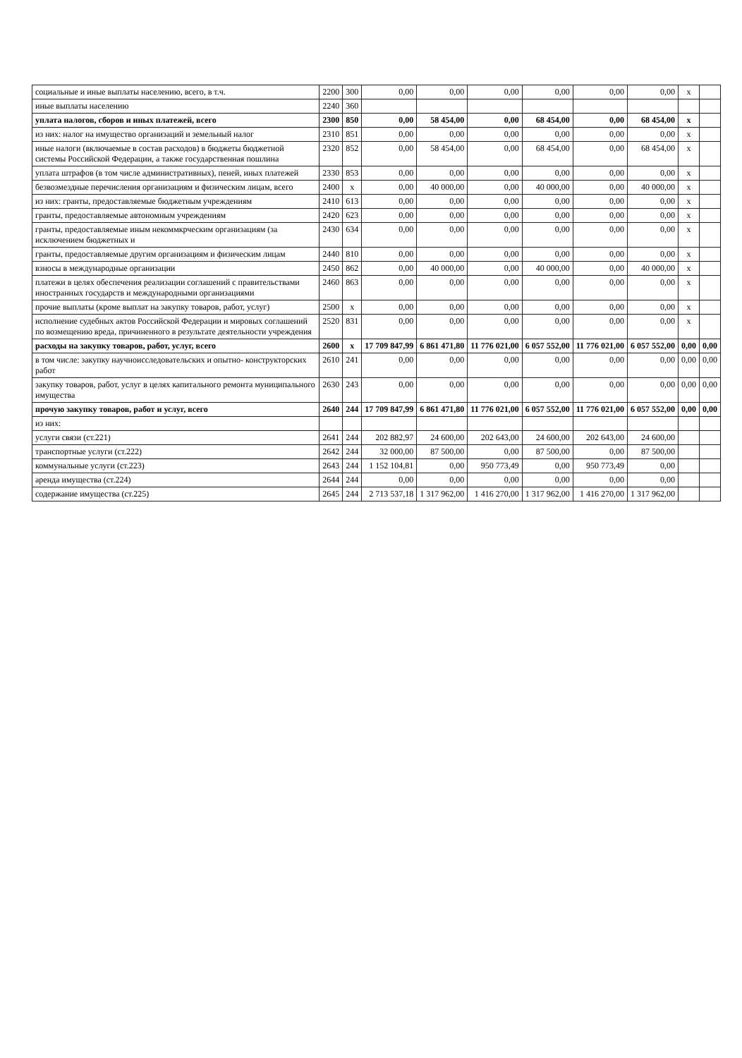| социальные и иные выплаты населению, всего, в т.ч. | 2200 | 300 | 0,00 | 0,00 | 0,00 | 0,00 | 0,00 | 0,00 | x | |
| иные выплаты населению | 2240 | 360 | | | | | | | | |
| уплата налогов, сборов и иных платежей, всего | 2300 | 850 | 0,00 | 58 454,00 | 0,00 | 68 454,00 | 0,00 | 68 454,00 | x | |
| из них: налог на имущество организаций и земельный налог | 2310 | 851 | 0,00 | 0,00 | 0,00 | 0,00 | 0,00 | 0,00 | x | |
| иные налоги (включаемые в состав расходов) в бюджеты бюджетной системы Российской Федерации, а также государственная пошлина | 2320 | 852 | 0,00 | 58 454,00 | 0,00 | 68 454,00 | 0,00 | 68 454,00 | x | |
| уплата штрафов (в том числе административных), пеней, иных платежей | 2330 | 853 | 0,00 | 0,00 | 0,00 | 0,00 | 0,00 | 0,00 | x | |
| безвозмездные перечисления организациям и физическим лицам, всего | 2400 | x | 0,00 | 40 000,00 | 0,00 | 40 000,00 | 0,00 | 40 000,00 | x | |
| из них: гранты, предоставляемые бюджетным учреждениям | 2410 | 613 | 0,00 | 0,00 | 0,00 | 0,00 | 0,00 | 0,00 | x | |
| гранты, предоставляемые автономным учреждениям | 2420 | 623 | 0,00 | 0,00 | 0,00 | 0,00 | 0,00 | 0,00 | x | |
| гранты, предоставляемые иным некоммкрческим организациям (за исключением бюджетных и | 2430 | 634 | 0,00 | 0,00 | 0,00 | 0,00 | 0,00 | 0,00 | x | |
| гранты, предоставляемые другим организациям и физическим лицам | 2440 | 810 | 0,00 | 0,00 | 0,00 | 0,00 | 0,00 | 0,00 | x | |
| взносы в международные организации | 2450 | 862 | 0,00 | 40 000,00 | 0,00 | 40 000,00 | 0,00 | 40 000,00 | x | |
| платежи в целях обеспечения реализации соглашений с правительствами иностранных государств и международными организациями | 2460 | 863 | 0,00 | 0,00 | 0,00 | 0,00 | 0,00 | 0,00 | x | |
| прочие выплаты (кроме выплат на закупку товаров, работ, услуг) | 2500 | x | 0,00 | 0,00 | 0,00 | 0,00 | 0,00 | 0,00 | x | |
| исполнение судебных актов Российской Федерации и мировых соглашений по возмещению вреда, причиненного в результате деятельности учреждения | 2520 | 831 | 0,00 | 0,00 | 0,00 | 0,00 | 0,00 | 0,00 | x | |
| расходы на закупку товаров, работ, услуг, всего | 2600 | x | 17 709 847,99 | 6 861 471,80 | 11 776 021,00 | 6 057 552,00 | 11 776 021,00 | 6 057 552,00 | 0,00 | 0,00 |
| в том числе: закупку научноисследовательских и опытно- конструкторских работ | 2610 | 241 | 0,00 | 0,00 | 0,00 | 0,00 | 0,00 | 0,00 | 0,00 | 0,00 |
| закупку товаров, работ, услуг в целях капитального ремонта муниципального имущества | 2630 | 243 | 0,00 | 0,00 | 0,00 | 0,00 | 0,00 | 0,00 | 0,00 | 0,00 |
| прочую закупку товаров, работ и услуг, всего | 2640 | 244 | 17 709 847,99 | 6 861 471,80 | 11 776 021,00 | 6 057 552,00 | 11 776 021,00 | 6 057 552,00 | 0,00 | 0,00 |
| из них: | | | | | | | | | | |
| услуги связи (ст.221) | 2641 | 244 | 202 882,97 | 24 600,00 | 202 643,00 | 24 600,00 | 202 643,00 | 24 600,00 | | |
| транспортные услуги (ст.222) | 2642 | 244 | 32 000,00 | 87 500,00 | 0,00 | 87 500,00 | 0,00 | 87 500,00 | | |
| коммунальные услуги (ст.223) | 2643 | 244 | 1 152 104,81 | 0,00 | 950 773,49 | 0,00 | 950 773,49 | 0,00 | | |
| аренда имущества (ст.224) | 2644 | 244 | 0,00 | 0,00 | 0,00 | 0,00 | 0,00 | 0,00 | | |
| содержание имущества (ст.225) | 2645 | 244 | 2 713 537,18 | 1 317 962,00 | 1 416 270,00 | 1 317 962,00 | 1 416 270,00 | 1 317 962,00 | | |